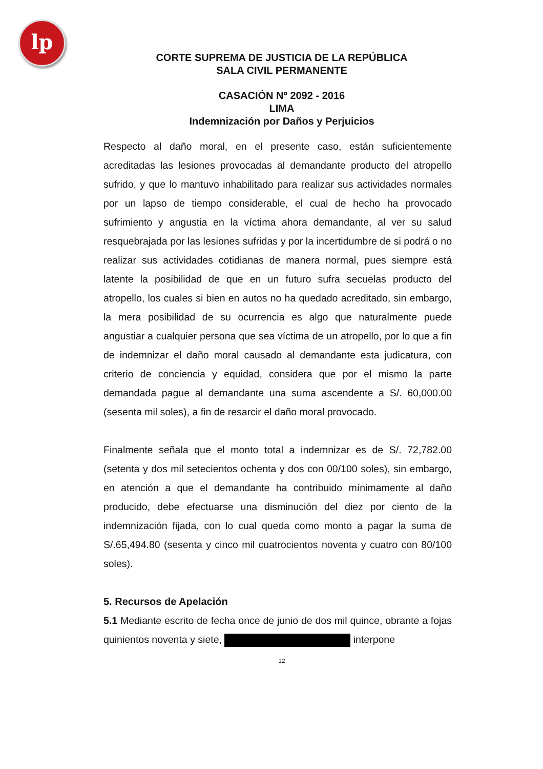lp
CORTE SUPREMA DE JUSTICIA DE LA REPÚBLICA
SALA CIVIL PERMANENTE
CASACIÓN Nº 2092 - 2016
LIMA
Indemnización por Daños y Perjuicios
Respecto al daño moral, en el presente caso, están suficientemente acreditadas las lesiones provocadas al demandante producto del atropello sufrido, y que lo mantuvo inhabilitado para realizar sus actividades normales por un lapso de tiempo considerable, el cual de hecho ha provocado sufrimiento y angustia en la víctima ahora demandante, al ver su salud resquebrajada por las lesiones sufridas y por la incertidumbre de si podrá o no realizar sus actividades cotidianas de manera normal, pues siempre está latente la posibilidad de que en un futuro sufra secuelas producto del atropello, los cuales si bien en autos no ha quedado acreditado, sin embargo, la mera posibilidad de su ocurrencia es algo que naturalmente puede angustiar a cualquier persona que sea víctima de un atropello, por lo que a fin de indemnizar el daño moral causado al demandante esta judicatura, con criterio de conciencia y equidad, considera que por el mismo la parte demandada pague al demandante una suma ascendente a S/. 60,000.00 (sesenta mil soles), a fin de resarcir el daño moral provocado.
Finalmente señala que el monto total a indemnizar es de S/. 72,782.00 (setenta y dos mil setecientos ochenta y dos con 00/100 soles), sin embargo, en atención a que el demandante ha contribuido mínimamente al daño producido, debe efectuarse una disminución del diez por ciento de la indemnización fijada, con lo cual queda como monto a pagar la suma de S/.65,494.80 (sesenta y cinco mil cuatrocientos noventa y cuatro con 80/100 soles).
5. Recursos de Apelación
5.1 Mediante escrito de fecha once de junio de dos mil quince, obrante a fojas quinientos noventa y siete, interpone
12